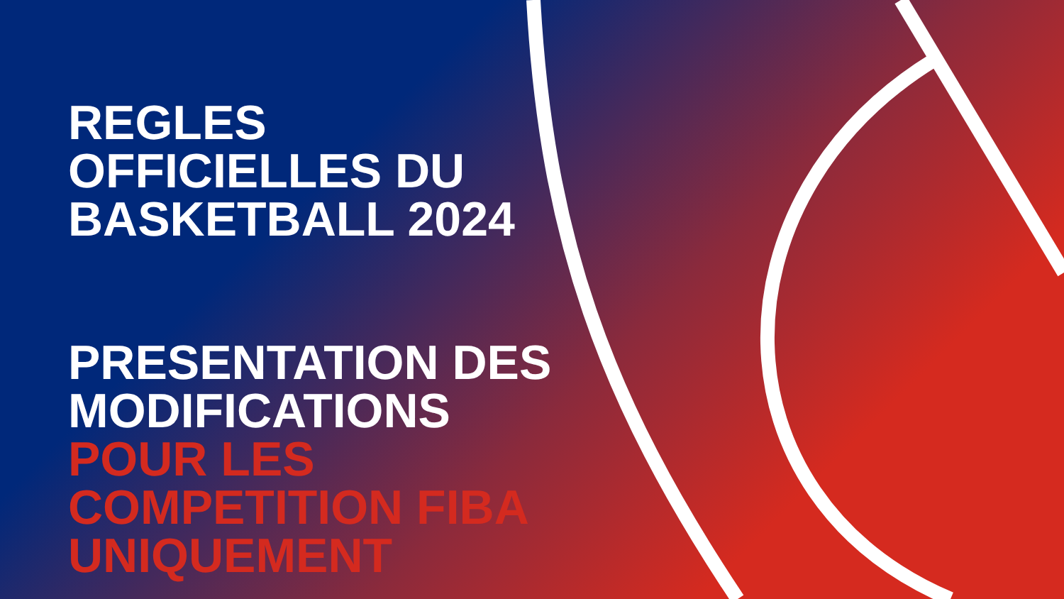REGLES
OFFICIELLES DU
BASKETBALL 2024
PRESENTATION DES
MODIFICATIONS
POUR LES
COMPETITION FIBA
UNIQUEMENT